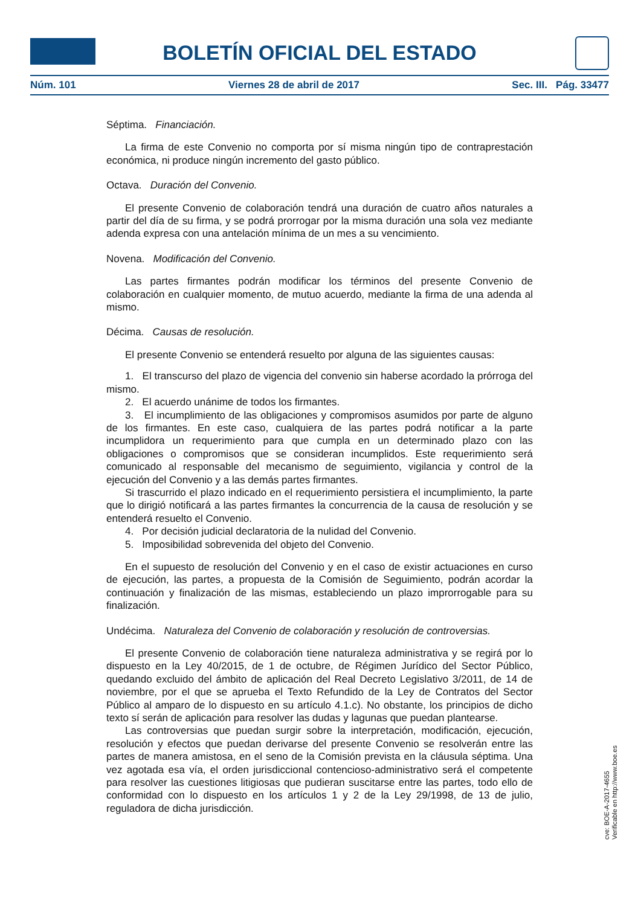BOLETÍN OFICIAL DEL ESTADO
Núm. 101 Viernes 28 de abril de 2017 Sec. III. Pág. 33477
Séptima. Financiación.
La firma de este Convenio no comporta por sí misma ningún tipo de contraprestación económica, ni produce ningún incremento del gasto público.
Octava. Duración del Convenio.
El presente Convenio de colaboración tendrá una duración de cuatro años naturales a partir del día de su firma, y se podrá prorrogar por la misma duración una sola vez mediante adenda expresa con una antelación mínima de un mes a su vencimiento.
Novena. Modificación del Convenio.
Las partes firmantes podrán modificar los términos del presente Convenio de colaboración en cualquier momento, de mutuo acuerdo, mediante la firma de una adenda al mismo.
Décima. Causas de resolución.
El presente Convenio se entenderá resuelto por alguna de las siguientes causas:
1. El transcurso del plazo de vigencia del convenio sin haberse acordado la prórroga del mismo.
2. El acuerdo unánime de todos los firmantes.
3. El incumplimiento de las obligaciones y compromisos asumidos por parte de alguno de los firmantes. En este caso, cualquiera de las partes podrá notificar a la parte incumplidora un requerimiento para que cumpla en un determinado plazo con las obligaciones o compromisos que se consideran incumplidos. Este requerimiento será comunicado al responsable del mecanismo de seguimiento, vigilancia y control de la ejecución del Convenio y a las demás partes firmantes.
Si trascurrido el plazo indicado en el requerimiento persistiera el incumplimiento, la parte que lo dirigió notificará a las partes firmantes la concurrencia de la causa de resolución y se entenderá resuelto el Convenio.
4. Por decisión judicial declaratoria de la nulidad del Convenio.
5. Imposibilidad sobrevenida del objeto del Convenio.
En el supuesto de resolución del Convenio y en el caso de existir actuaciones en curso de ejecución, las partes, a propuesta de la Comisión de Seguimiento, podrán acordar la continuación y finalización de las mismas, estableciendo un plazo improrrogable para su finalización.
Undécima. Naturaleza del Convenio de colaboración y resolución de controversias.
El presente Convenio de colaboración tiene naturaleza administrativa y se regirá por lo dispuesto en la Ley 40/2015, de 1 de octubre, de Régimen Jurídico del Sector Público, quedando excluido del ámbito de aplicación del Real Decreto Legislativo 3/2011, de 14 de noviembre, por el que se aprueba el Texto Refundido de la Ley de Contratos del Sector Público al amparo de lo dispuesto en su artículo 4.1.c). No obstante, los principios de dicho texto sí serán de aplicación para resolver las dudas y lagunas que puedan plantearse.
Las controversias que puedan surgir sobre la interpretación, modificación, ejecución, resolución y efectos que puedan derivarse del presente Convenio se resolverán entre las partes de manera amistosa, en el seno de la Comisión prevista en la cláusula séptima. Una vez agotada esa vía, el orden jurisdiccional contencioso-administrativo será el competente para resolver las cuestiones litigiosas que pudieran suscitarse entre las partes, todo ello de conformidad con lo dispuesto en los artículos 1 y 2 de la Ley 29/1998, de 13 de julio, reguladora de dicha jurisdicción.
cve: BOE-A-2017-4655
Verificable en http://www.boe.es